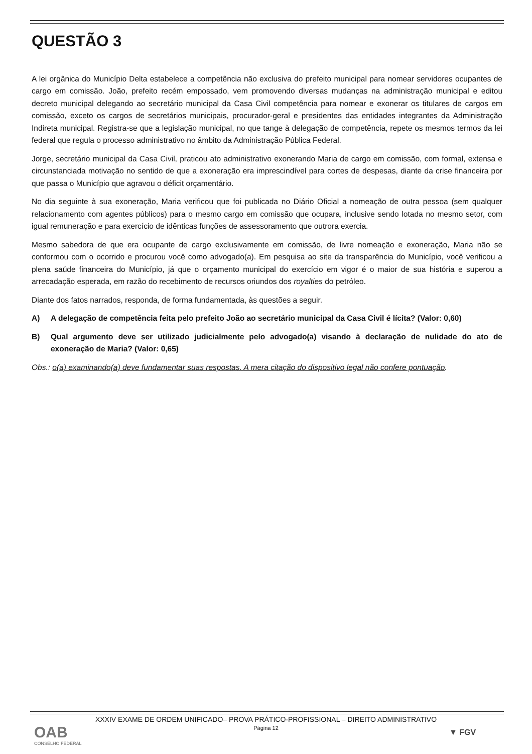QUESTÃO 3
A lei orgânica do Município Delta estabelece a competência não exclusiva do prefeito municipal para nomear servidores ocupantes de cargo em comissão. João, prefeito recém empossado, vem promovendo diversas mudanças na administração municipal e editou decreto municipal delegando ao secretário municipal da Casa Civil competência para nomear e exonerar os titulares de cargos em comissão, exceto os cargos de secretários municipais, procurador-geral e presidentes das entidades integrantes da Administração Indireta municipal. Registra-se que a legislação municipal, no que tange à delegação de competência, repete os mesmos termos da lei federal que regula o processo administrativo no âmbito da Administração Pública Federal.
Jorge, secretário municipal da Casa Civil, praticou ato administrativo exonerando Maria de cargo em comissão, com formal, extensa e circunstanciada motivação no sentido de que a exoneração era imprescindível para cortes de despesas, diante da crise financeira por que passa o Município que agravou o déficit orçamentário.
No dia seguinte à sua exoneração, Maria verificou que foi publicada no Diário Oficial a nomeação de outra pessoa (sem qualquer relacionamento com agentes públicos) para o mesmo cargo em comissão que ocupara, inclusive sendo lotada no mesmo setor, com igual remuneração e para exercício de idênticas funções de assessoramento que outrora exercia.
Mesmo sabedora de que era ocupante de cargo exclusivamente em comissão, de livre nomeação e exoneração, Maria não se conformou com o ocorrido e procurou você como advogado(a). Em pesquisa ao site da transparência do Município, você verificou a plena saúde financeira do Município, já que o orçamento municipal do exercício em vigor é o maior de sua história e superou a arrecadação esperada, em razão do recebimento de recursos oriundos dos royalties do petróleo.
Diante dos fatos narrados, responda, de forma fundamentada, às questões a seguir.
A) A delegação de competência feita pelo prefeito João ao secretário municipal da Casa Civil é lícita? (Valor: 0,60)
B) Qual argumento deve ser utilizado judicialmente pelo advogado(a) visando à declaração de nulidade do ato de exoneração de Maria? (Valor: 0,65)
Obs.: o(a) examinando(a) deve fundamentar suas respostas. A mera citação do dispositivo legal não confere pontuação.
XXXIV EXAME DE ORDEM UNIFICADO– PROVA PRÁTICO-PROFISSIONAL – DIREITO ADMINISTRATIVO
Página 12
OAB
CONSELHO FEDERAL
▼ FGV